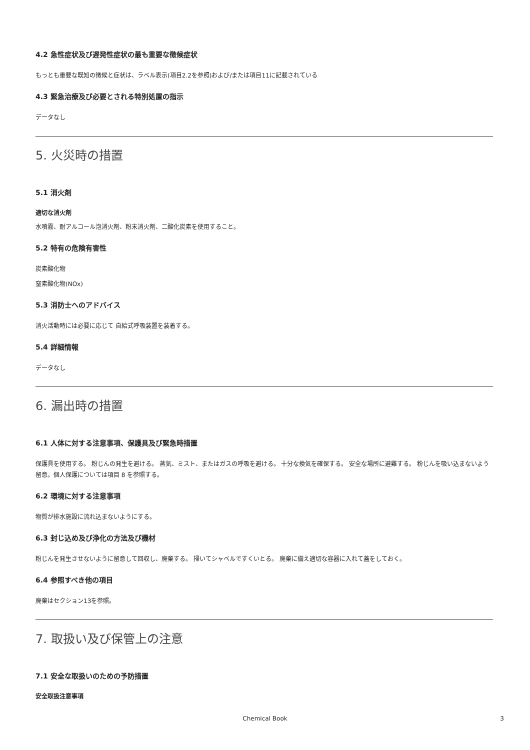4.2 急性症状及び遅発性症状の最も重要な徴候症状
もっとも重要な既知の徴候と症状は、ラベル表示(項目2.2を参照)および/または項目11に記載されている
4.3 緊急治療及び必要とされる特別処置の指示
データなし
5. 火災時の措置
5.1 消火剤
適切な消火剤
水噴霧、耐アルコール泡消火剤、粉末消火剤、二酸化炭素を使用すること。
5.2 特有の危険有害性
炭素酸化物
窒素酸化物(NOx)
5.3 消防士へのアドバイス
消火活動時には必要に応じて 自給式呼吸装置を装着する。
5.4 詳細情報
データなし
6. 漏出時の措置
6.1 人体に対する注意事項、保護具及び緊急時措置
保護具を使用する。 粉じんの発生を避ける。 蒸気、ミスト、またはガスの呼吸を避ける。 十分な換気を確保する。 安全な場所に避難する。 粉じんを吸い込まないよう留意。個人保護については項目 8 を参照する。
6.2 環境に対する注意事項
物質が排水施設に流れ込まないようにする。
6.3 封じ込め及び浄化の方法及び機材
粉じんを発生させないように留意して回収し、廃棄する。 掃いてシャベルですくいとる。 廃棄に備え適切な容器に入れて蓋をしておく。
6.4 参照すべき他の項目
廃棄はセクション13を参照。
7. 取扱い及び保管上の注意
7.1 安全な取扱いのための予防措置
安全取扱注意事項
Chemical Book 3